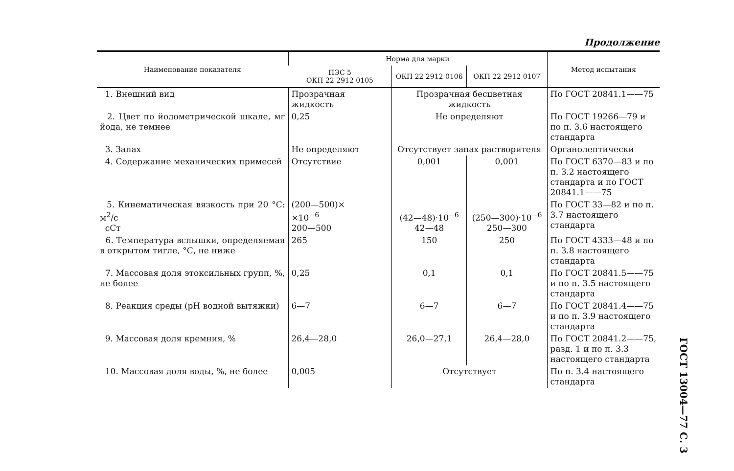Продолжение
| Наименование показателя | Норма для марки | | | Метод испытания |
| --- | --- | --- | --- | --- |
| | ПЭС 5 ОКП 22 2912 0105 | ОКП 22 2912 0106 | ОКП 22 2912 0107 | |
| 1. Внешний вид | Прозрачная жидкость | Прозрачная бесцветная жидкость | | По ГОСТ 20841.1——75 |
| 2. Цвет по йодометрической шкале, мг йода, не темнее | 0,25 | Не определяют | | По ГОСТ 19266—79 и по п. 3.6 настоящего стандарта |
| 3. Запах | Не определяют | Отсутствует запах растворителя | | Органолептически |
| 4. Содержание механических примесей | Отсутствие | 0,001 | 0,001 | По ГОСТ 6370—83 и по п. 3.2 настоящего стандарта и по ГОСТ 20841.1——75 |
| 5. Кинематическая вязкость при 20 °С: м<sup>2</sup>/с сСт | (200—500)× ×10<sup>−6</sup> 200—500 | (42—48)·10<sup>−6</sup> 42—48 | (250—300)·10<sup>−6</sup> 250—300 | По ГОСТ 33—82 и по п. 3.7 настоящего стандарта |
| 6. Температура вспышки, определяемая в открытом тигле, °С, не ниже | 265 | 150 | 250 | По ГОСТ 4333—48 и по п. 3.8 настоящего стандарта |
| 7. Массовая доля этоксильных групп, %, не более | 0,25 | 0,1 | 0,1 | По ГОСТ 20841.5——75 и по п. 3.5 настоящего стандарта |
| 8. Реакция среды (pH водной вытяжки) | 6—7 | 6—7 | 6—7 | По ГОСТ 20841.4——75 и по п. 3.9 настоящего стандарта |
| 9. Массовая доля кремния, % | 26,4—28,0 | 26,0—27,1 | 26,4—28,0 | По ГОСТ 20841.2——75, разд. 1 и по п. 3.3 настоящего стандарта |
| 10. Массовая доля воды, %, не более | 0,005 | Отсутствует | | По п. 3.4 настоящего стандарта |
ГОСТ 13004—77 С. 3